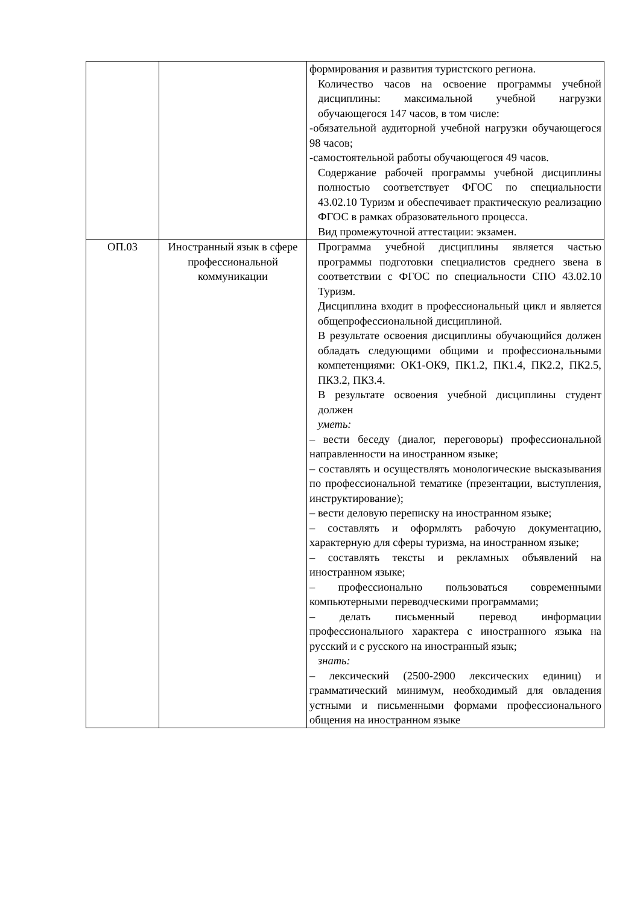| | | формирования и развития туристского региона. Количество часов на освоение программы учебной дисциплины: максимальной учебной нагрузки обучающегося 147 часов, в том числе: -обязательной аудиторной учебной нагрузки обучающегося 98 часов; -самостоятельной работы обучающегося 49 часов. Содержание рабочей программы учебной дисциплины полностью соответствует ФГОС по специальности 43.02.10 Туризм и обеспечивает практическую реализацию ФГОС в рамках образовательного процесса. Вид промежуточной аттестации: экзамен. |
| ОП.03 | Иностранный язык в сфере профессиональной коммуникации | Программа учебной дисциплины является частью программы подготовки специалистов среднего звена в соответствии с ФГОС по специальности СПО 43.02.10 Туризм. Дисциплина входит в профессиональный цикл и является общепрофессиональной дисциплиной. В результате освоения дисциплины обучающийся должен обладать следующими общими и профессиональными компетенциями: ОК1-ОК9, ПК1.2, ПК1.4, ПК2.2, ПК2.5, ПК3.2, ПК3.4. В результате освоения учебной дисциплины студент должен уметь: – вести беседу (диалог, переговоры) профессиональной направленности на иностранном языке; – составлять и осуществлять монологические высказывания по профессиональной тематике (презентации, выступления, инструктирование); – вести деловую переписку на иностранном языке; – составлять и оформлять рабочую документацию, характерную для сферы туризма, на иностранном языке; – составлять тексты и рекламных объявлений на иностранном языке; – профессионально пользоваться современными компьютерными переводческими программами; – делать письменный перевод информации профессионального характера с иностранного языка на русский и с русского на иностранный язык; знать: – лексический (2500-2900 лексических единиц) и грамматический минимум, необходимый для овладения устными и письменными формами профессионального общения на иностранном языке |